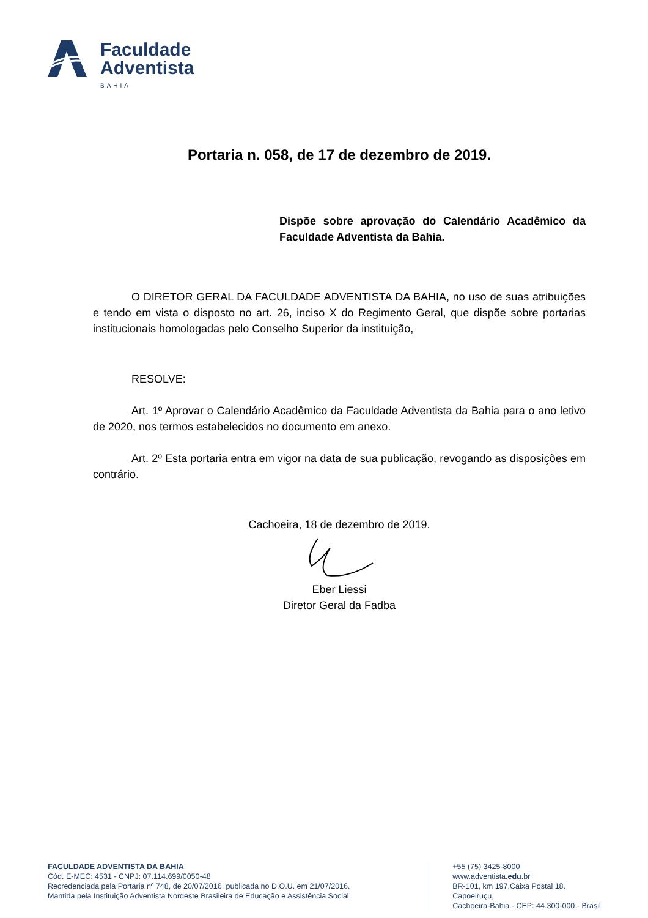Faculdade
Adventista
BAHIA
Portaria n. 058, de 17 de dezembro de 2019.
Dispõe sobre aprovação do Calendário Acadêmico da Faculdade Adventista da Bahia.
O DIRETOR GERAL DA FACULDADE ADVENTISTA DA BAHIA, no uso de suas atribuições e tendo em vista o disposto no art. 26, inciso X do Regimento Geral, que dispõe sobre portarias institucionais homologadas pelo Conselho Superior da instituição,
RESOLVE:
Art. 1º Aprovar o Calendário Acadêmico da Faculdade Adventista da Bahia para o ano letivo de 2020, nos termos estabelecidos no documento em anexo.
Art. 2º Esta portaria entra em vigor na data de sua publicação, revogando as disposições em contrário.
Cachoeira, 18 de dezembro de 2019.
Eber Liessi
Diretor Geral da Fadba
FACULDADE ADVENTISTA DA BAHIA
Cód. E-MEC: 4531 - CNPJ: 07.114.699/0050-48
Recredenciada pela Portaria nº 748, de 20/07/2016, publicada no D.O.U. em 21/07/2016.
Mantida pela Instituição Adventista Nordeste Brasileira de Educação e Assistência Social
+55 (75) 3425-8000
www.adventista.edu.br
BR-101, km 197,Caixa Postal 18. Capoeiruçu,
Cachoeira-Bahia.- CEP: 44.300-000 - Brasil